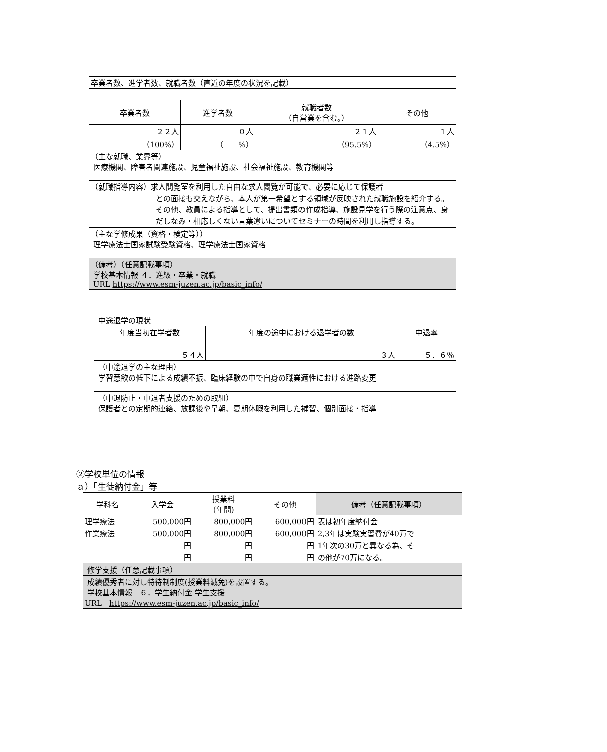| 卒業者数、進学者数、就職者数（直近の年度の状況を記載） | | | |
| 卒業者数 | 進学者数 | 就職者数 （自営業を含む。） | その他 |
| ２２人 （100%） | ０人 （ %） | ２１人 （95.5%） | １人 （4.5%） |
| （主な就職、業界等） 医療機関、障害者関連施設、児童福祉施設、社会福祉施設、教育機関等 | | | |
| （就職指導内容）求人閲覧室を利用した自由な求人閲覧が可能で、必要に応じて保護者 との面接も交えながら、本人が第一希望とする領域が反映された就職施設を紹介する。その他、教員による指導として、提出書類の作成指導、施設見学を行う際の注意点、身だしなみ・相応しくない言葉遣いについてセミナーの時間を利用し指導する。 | | | |
| （主な学修成果（資格・検定等）） 理学療法士国家試験受験資格、理学療法士国家資格 | | | |
| （備考）（任意記載事項） 学校基本情報 ４．進級・卒業・就職 URL https://www.esm-juzen.ac.jp/basic_info/ | | | |
| 中途退学の現状 | | |
| 年度当初在学者数 | 年度の途中における退学者の数 | 中退率 |
| ５４人 | ３人 | ５．６％ |
| （中途退学の主な理由） 学習意欲の低下による成績不振、臨床経験の中で自身の職業適性における進路変更 | | |
| （中退防止・中退者支援のための取組） 保護者との定期的連絡、放課後や早朝、夏期休暇を利用した補習、個別面接・指導 | | |
②学校単位の情報
ａ）「生徒納付金」等
| 学科名 | 入学金 | 授業料 (年間) | その他 | 備考（任意記載事項） |
| 理学療法 | 500,000円 | 800,000円 | 600,000円 | 表は初年度納付金 |
| 作業療法 | 500,000円 | 800,000円 | 600,000円 | 2,3年は実験実習費が40万で |
| | 円 | 円 | 円 | 1年次の30万と異なる為、そ |
| | 円 | 円 | 円 | の他が70万になる。 |
| 修学支援（任意記載事項） | | | | |
| 成績優秀者に対し特待制制度(授業料減免)を設置する。 学校基本情報 ６．学生納付金 学生支援 URL https://www.esm-juzen.ac.jp/basic_info/ | | | | |